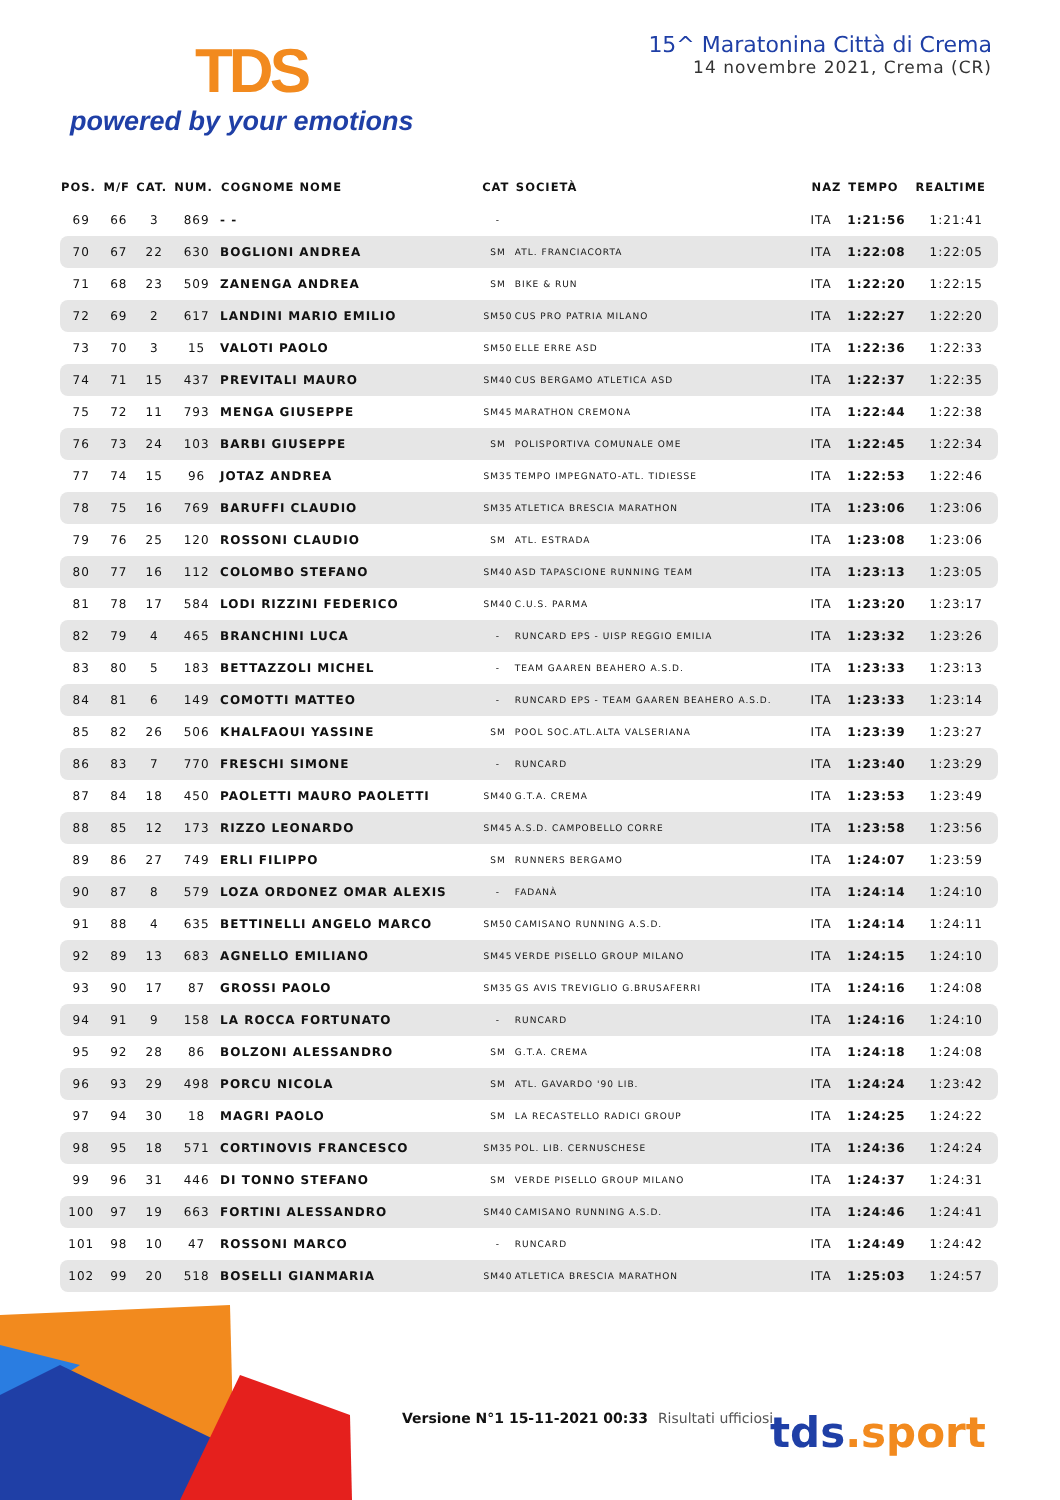TDS
powered by your emotions
15^ Maratonina Città di Crema
14 novembre 2021, Crema (CR)
| POS. | M/F | CAT. | NUM. | COGNOME NOME | CAT | SOCIETÀ | NAZ | TEMPO | REALTIME |
| --- | --- | --- | --- | --- | --- | --- | --- | --- | --- |
| 69 | 66 | 3 | 869 | - - | - | | ITA | 1:21:56 | 1:21:41 |
| 70 | 67 | 22 | 630 | BOGLIONI ANDREA | SM | ATL. FRANCIACORTA | ITA | 1:22:08 | 1:22:05 |
| 71 | 68 | 23 | 509 | ZANENGA ANDREA | SM | BIKE & RUN | ITA | 1:22:20 | 1:22:15 |
| 72 | 69 | 2 | 617 | LANDINI MARIO EMILIO | SM50 | CUS PRO PATRIA MILANO | ITA | 1:22:27 | 1:22:20 |
| 73 | 70 | 3 | 15 | VALOTI PAOLO | SM50 | ELLE ERRE ASD | ITA | 1:22:36 | 1:22:33 |
| 74 | 71 | 15 | 437 | PREVITALI MAURO | SM40 | CUS BERGAMO ATLETICA ASD | ITA | 1:22:37 | 1:22:35 |
| 75 | 72 | 11 | 793 | MENGA GIUSEPPE | SM45 | MARATHON CREMONA | ITA | 1:22:44 | 1:22:38 |
| 76 | 73 | 24 | 103 | BARBI GIUSEPPE | SM | POLISPORTIVA COMUNALE OME | ITA | 1:22:45 | 1:22:34 |
| 77 | 74 | 15 | 96 | JOTAZ ANDREA | SM35 | TEMPO IMPEGNATO-ATL. TIDIESSE | ITA | 1:22:53 | 1:22:46 |
| 78 | 75 | 16 | 769 | BARUFFI CLAUDIO | SM35 | ATLETICA BRESCIA MARATHON | ITA | 1:23:06 | 1:23:06 |
| 79 | 76 | 25 | 120 | ROSSONI CLAUDIO | SM | ATL. ESTRADA | ITA | 1:23:08 | 1:23:06 |
| 80 | 77 | 16 | 112 | COLOMBO STEFANO | SM40 | ASD TAPASCIONE RUNNING TEAM | ITA | 1:23:13 | 1:23:05 |
| 81 | 78 | 17 | 584 | LODI RIZZINI FEDERICO | SM40 | C.U.S. PARMA | ITA | 1:23:20 | 1:23:17 |
| 82 | 79 | 4 | 465 | BRANCHINI LUCA | - | RUNCARD EPS - UISP REGGIO EMILIA | ITA | 1:23:32 | 1:23:26 |
| 83 | 80 | 5 | 183 | BETTAZZOLI MICHEL | - | TEAM GAAREN BEAHERO A.S.D. | ITA | 1:23:33 | 1:23:13 |
| 84 | 81 | 6 | 149 | COMOTTI MATTEO | - | RUNCARD EPS - TEAM GAAREN BEAHERO A.S.D. | ITA | 1:23:33 | 1:23:14 |
| 85 | 82 | 26 | 506 | KHALFAOUI YASSINE | SM | POOL SOC.ATL.ALTA VALSERIANA | ITA | 1:23:39 | 1:23:27 |
| 86 | 83 | 7 | 770 | FRESCHI SIMONE | - | RUNCARD | ITA | 1:23:40 | 1:23:29 |
| 87 | 84 | 18 | 450 | PAOLETTI MAURO PAOLETTI | SM40 | G.T.A. CREMA | ITA | 1:23:53 | 1:23:49 |
| 88 | 85 | 12 | 173 | RIZZO LEONARDO | SM45 | A.S.D. CAMPOBELLO CORRE | ITA | 1:23:58 | 1:23:56 |
| 89 | 86 | 27 | 749 | ERLI FILIPPO | SM | RUNNERS BERGAMO | ITA | 1:24:07 | 1:23:59 |
| 90 | 87 | 8 | 579 | LOZA ORDONEZ OMAR ALEXIS | - | FADANÀ | ITA | 1:24:14 | 1:24:10 |
| 91 | 88 | 4 | 635 | BETTINELLI ANGELO MARCO | SM50 | CAMISANO RUNNING A.S.D. | ITA | 1:24:14 | 1:24:11 |
| 92 | 89 | 13 | 683 | AGNELLO EMILIANO | SM45 | VERDE PISELLO GROUP MILANO | ITA | 1:24:15 | 1:24:10 |
| 93 | 90 | 17 | 87 | GROSSI PAOLO | SM35 | GS AVIS TREVIGLIO G.BRUSAFERRI | ITA | 1:24:16 | 1:24:08 |
| 94 | 91 | 9 | 158 | LA ROCCA FORTUNATO | - | RUNCARD | ITA | 1:24:16 | 1:24:10 |
| 95 | 92 | 28 | 86 | BOLZONI ALESSANDRO | SM | G.T.A. CREMA | ITA | 1:24:18 | 1:24:08 |
| 96 | 93 | 29 | 498 | PORCU NICOLA | SM | ATL. GAVARDO '90 LIB. | ITA | 1:24:24 | 1:23:42 |
| 97 | 94 | 30 | 18 | MAGRI PAOLO | SM | LA RECASTELLO RADICI GROUP | ITA | 1:24:25 | 1:24:22 |
| 98 | 95 | 18 | 571 | CORTINOVIS FRANCESCO | SM35 | POL. LIB. CERNUSCHESE | ITA | 1:24:36 | 1:24:24 |
| 99 | 96 | 31 | 446 | DI TONNO STEFANO | SM | VERDE PISELLO GROUP MILANO | ITA | 1:24:37 | 1:24:31 |
| 100 | 97 | 19 | 663 | FORTINI ALESSANDRO | SM40 | CAMISANO RUNNING A.S.D. | ITA | 1:24:46 | 1:24:41 |
| 101 | 98 | 10 | 47 | ROSSONI MARCO | - | RUNCARD | ITA | 1:24:49 | 1:24:42 |
| 102 | 99 | 20 | 518 | BOSELLI GIANMARIA | SM40 | ATLETICA BRESCIA MARATHON | ITA | 1:25:03 | 1:24:57 |
Versione N°1 15-11-2021 00:33 Risultati ufficiosi
tds.sport